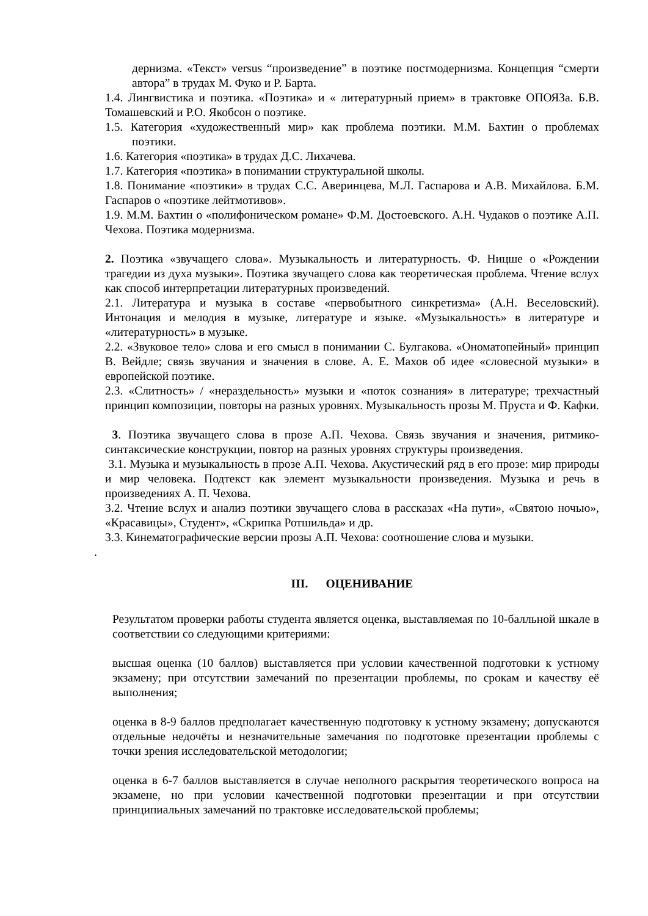дернизма. «Текст» versus “произведение” в поэтике постмодернизма. Концепция “смерти автора” в трудах М. Фуко и Р. Барта.
1.4. Лингвистика и поэтика. «Поэтика» и « литературный прием» в трактовке ОПОЯЗа. Б.В. Томашевский и Р.О. Якобсон о поэтике.
1.5. Категория «художественный мир» как проблема поэтики. М.М. Бахтин о проблемах поэтики.
1.6. Категория «поэтика» в трудах Д.С. Лихачева.
1.7. Категория «поэтика» в понимании структуральной школы.
1.8. Понимание «поэтики» в трудах С.С. Аверинцева, М.Л. Гаспарова и А.В. Михайлова. Б.М. Гаспаров о «поэтике лейтмотивов».
1.9. М.М. Бахтин о «полифоническом романе» Ф.М. Достоевского. А.Н. Чудаков о поэтике А.П. Чехова. Поэтика модернизма.
2. Поэтика «звучащего слова». Музыкальность и литературность. Ф. Ницше о «Рождении трагедии из духа музыки». Поэтика звучащего слова как теоретическая проблема. Чтение вслух как способ интерпретации литературных произведений.
2.1. Литература и музыка в составе «первобытного синкретизма» (А.Н. Веселовский). Интонация и мелодия в музыке, литературе и языке. «Музыкальность» в литературе и «литературность» в музыке.
2.2. «Звуковое тело» слова и его смысл в понимании С. Булгакова. «Ономатопейный» принцип В. Вейдле; связь звучания и значения в слове. А. Е. Махов об идее «словесной музыки» в европейской поэтике.
2.3. «Слитность» / «нераздельность» музыки и «поток сознания» в литературе; трехчастный принцип композиции, повторы на разных уровнях. Музыкальность прозы М. Пруста и Ф. Кафки.
3. Поэтика звучащего слова в прозе А.П. Чехова. Связь звучания и значения, ритмико-синтаксические конструкции, повтор на разных уровнях структуры произведения.
3.1. Музыка и музыкальность в прозе А.П. Чехова. Акустический ряд в его прозе: мир природы и мир человека. Подтекст как элемент музыкальности произведения. Музыка и речь в произведениях А. П. Чехова.
3.2. Чтение вслух и анализ поэтики звучащего слова в рассказах «На пути», «Святою ночью», «Красавицы», Студент», «Скрипка Ротшильда» и др.
3.3. Кинематографические версии прозы А.П. Чехова: соотношение слова и музыки.
.
III. ОЦЕНИВАНИЕ
Результатом проверки работы студента является оценка, выставляемая по 10-балльной шкале в соответствии со следующими критериями:
высшая оценка (10 баллов) выставляется при условии качественной подготовки к устному экзамену; при отсутствии замечаний по презентации проблемы, по срокам и качеству её выполнения;
оценка в 8-9 баллов предполагает качественную подготовку к устному экзамену; допускаются отдельные недочёты и незначительные замечания по подготовке презентации проблемы с точки зрения исследовательской методологии;
оценка в 6-7 баллов выставляется в случае неполного раскрытия теоретического вопроса на экзамене, но при условии качественной подготовки презентации и при отсутствии принципиальных замечаний по трактовке исследовательской проблемы;